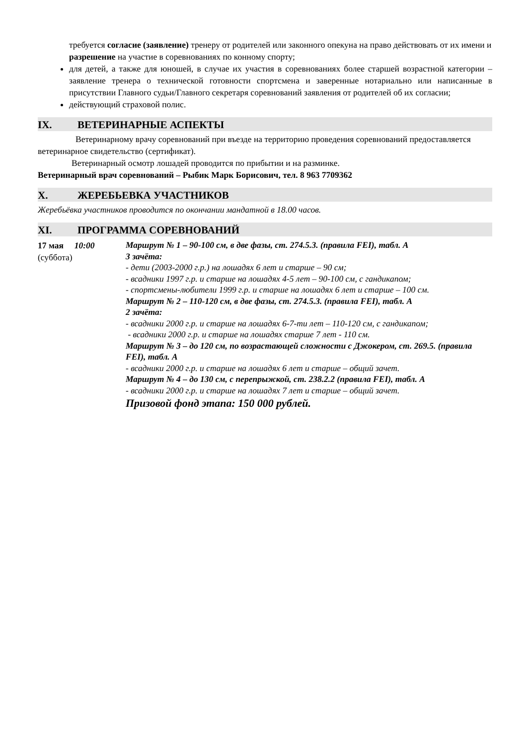требуется согласие (заявление) тренеру от родителей или законного опекуна на право действовать от их имени и разрешение на участие в соревнованиях по конному спорту;
для детей, а также для юношей, в случае их участия в соревнованиях более старшей возрастной категории – заявление тренера о технической готовности спортсмена и заверенные нотариально или написанные в присутствии Главного судьи/Главного секретаря соревнований заявления от родителей об их согласии;
действующий страховой полис.
IX. ВЕТЕРИНАРНЫЕ АСПЕКТЫ
Ветеринарному врачу соревнований при въезде на территорию проведения соревнований предоставляется ветеринарное свидетельство (сертификат).
Ветеринарный осмотр лошадей проводится по прибытии и на разминке.
Ветеринарный врач соревнований – Рыбик Марк Борисович, тел. 8 963 7709362
X. ЖЕРЕБЬЕВКА УЧАСТНИКОВ
Жеребьёвка участников проводится по окончании мандатной в 18.00 часов.
XI. ПРОГРАММА СОРЕВНОВАНИЙ
17 мая 10:00
(суббота)
Маршрут № 1 – 90-100 см, в две фазы, ст. 274.5.3. (правила FEI), табл. А
3 зачёта:
- дети (2003-2000 г.р.) на лошадях 6 лет и старше – 90 см;
- всадники 1997 г.р. и старше на лошадях 4-5 лет – 90-100 см, с гандикапом;
- спортсмены-любители 1999 г.р. и старше на лошадях 6 лет и старше – 100 см.
Маршрут № 2 – 110-120 см, в две фазы, ст. 274.5.3. (правила FEI), табл. А
2 зачёта:
- всадники 2000 г.р. и старше на лошадях 6-7-ти лет – 110-120 см, с гандикапом;
- всадники 2000 г.р. и старше на лошадях старше 7 лет - 110 см.
Маршрут № 3 – до 120 см, по возрастающей сложности с Джокером, ст. 269.5. (правила FEI), табл. А
- всадники 2000 г.р. и старше на лошадях 6 лет и старше – общий зачет.
Маршрут № 4 – до 130 см, с перепрыжкой, ст. 238.2.2 (правила FEI), табл. А
- всадники 2000 г.р. и старше на лошадях 7 лет и старше – общий зачет.
Призовой фонд этапа: 150 000 рублей.